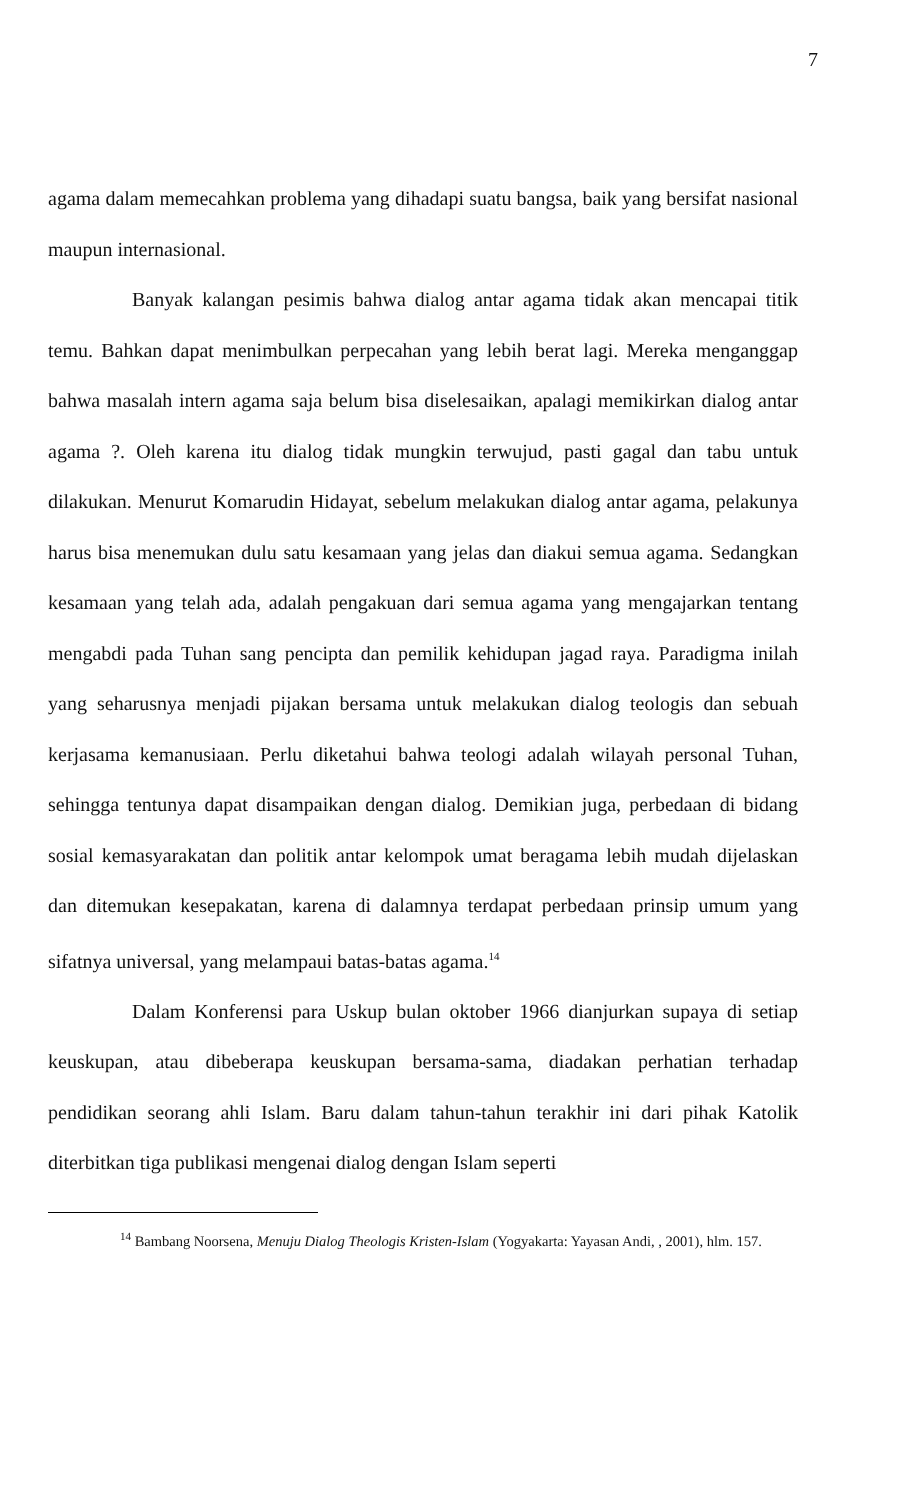7
agama dalam memecahkan problema yang dihadapi suatu bangsa, baik yang bersifat nasional maupun internasional.
Banyak kalangan pesimis bahwa dialog antar agama tidak akan mencapai titik temu. Bahkan dapat menimbulkan perpecahan yang lebih berat lagi. Mereka menganggap bahwa masalah intern agama saja belum bisa diselesaikan, apalagi memikirkan dialog antar agama ?. Oleh karena itu dialog tidak mungkin terwujud, pasti gagal dan tabu untuk dilakukan. Menurut Komarudin Hidayat, sebelum melakukan dialog antar agama, pelakunya harus bisa menemukan dulu satu kesamaan yang jelas dan diakui semua agama. Sedangkan kesamaan yang telah ada, adalah pengakuan dari semua agama yang mengajarkan tentang mengabdi pada Tuhan sang pencipta dan pemilik kehidupan jagad raya. Paradigma inilah yang seharusnya menjadi pijakan bersama untuk melakukan dialog teologis dan sebuah kerjasama kemanusiaan. Perlu diketahui bahwa teologi adalah wilayah personal Tuhan, sehingga tentunya dapat disampaikan dengan dialog. Demikian juga, perbedaan di bidang sosial kemasyarakatan dan politik antar kelompok umat beragama lebih mudah dijelaskan dan ditemukan kesepakatan, karena di dalamnya terdapat perbedaan prinsip umum yang sifatnya universal, yang melampaui batas-batas agama.<sup>14</sup>
Dalam Konferensi para Uskup bulan oktober 1966 dianjurkan supaya di setiap keuskupan, atau dibeberapa keuskupan bersama-sama, diadakan perhatian terhadap pendidikan seorang ahli Islam. Baru dalam tahun-tahun terakhir ini dari pihak Katolik diterbitkan tiga publikasi mengenai dialog dengan Islam seperti
<sup>14</sup> Bambang Noorsena, Menuju Dialog Theologis Kristen-Islam (Yogyakarta: Yayasan Andi, , 2001), hlm. 157.